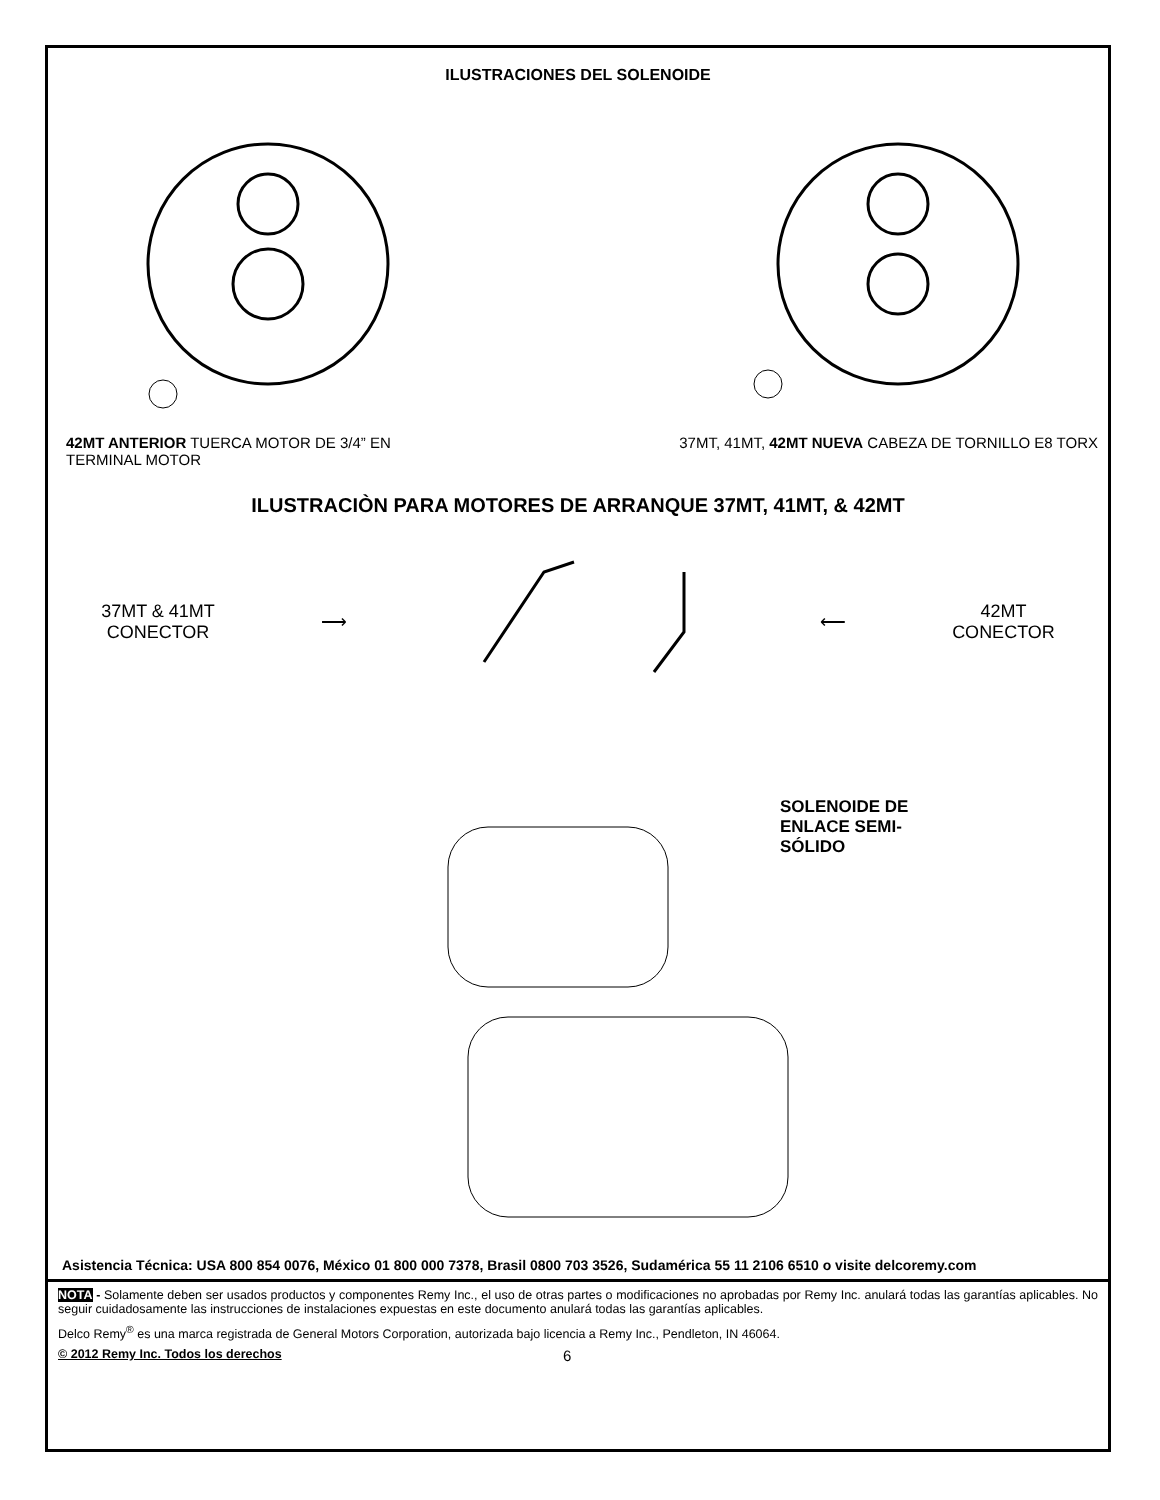ILUSTRACIONES DEL SOLENOIDE
42MT ANTERIOR TUERCA MOTOR DE 3/4” EN TERMINAL MOTOR
37MT, 41MT, 42MT NUEVA CABEZA DE TORNILLO E8 TORX
ILUSTRACIÒN PARA MOTORES DE ARRANQUE 37MT, 41MT, & 42MT
37MT & 41MT
CONECTOR
⟶ ⟵
42MT
CONECTOR
SOLENOIDE DE
ENLACE SEMI-
SÓLIDO
Asistencia Técnica: USA 800 854 0076, México 01 800 000 7378, Brasil 0800 703 3526, Sudamérica 55 11 2106 6510 o visite delcoremy.com
NOTA - Solamente deben ser usados productos y componentes Remy Inc., el uso de otras partes o modificaciones no aprobadas por Remy Inc. anulará todas las garantías aplicables. No seguir cuidadosamente las instrucciones de instalaciones expuestas en este documento anulará todas las garantías aplicables.
Delco Remy<sup>®</sup> es una marca registrada de General Motors Corporation, autorizada bajo licencia a Remy Inc., Pendleton, IN 46064.
© 2012 Remy Inc. Todos los derechos 6